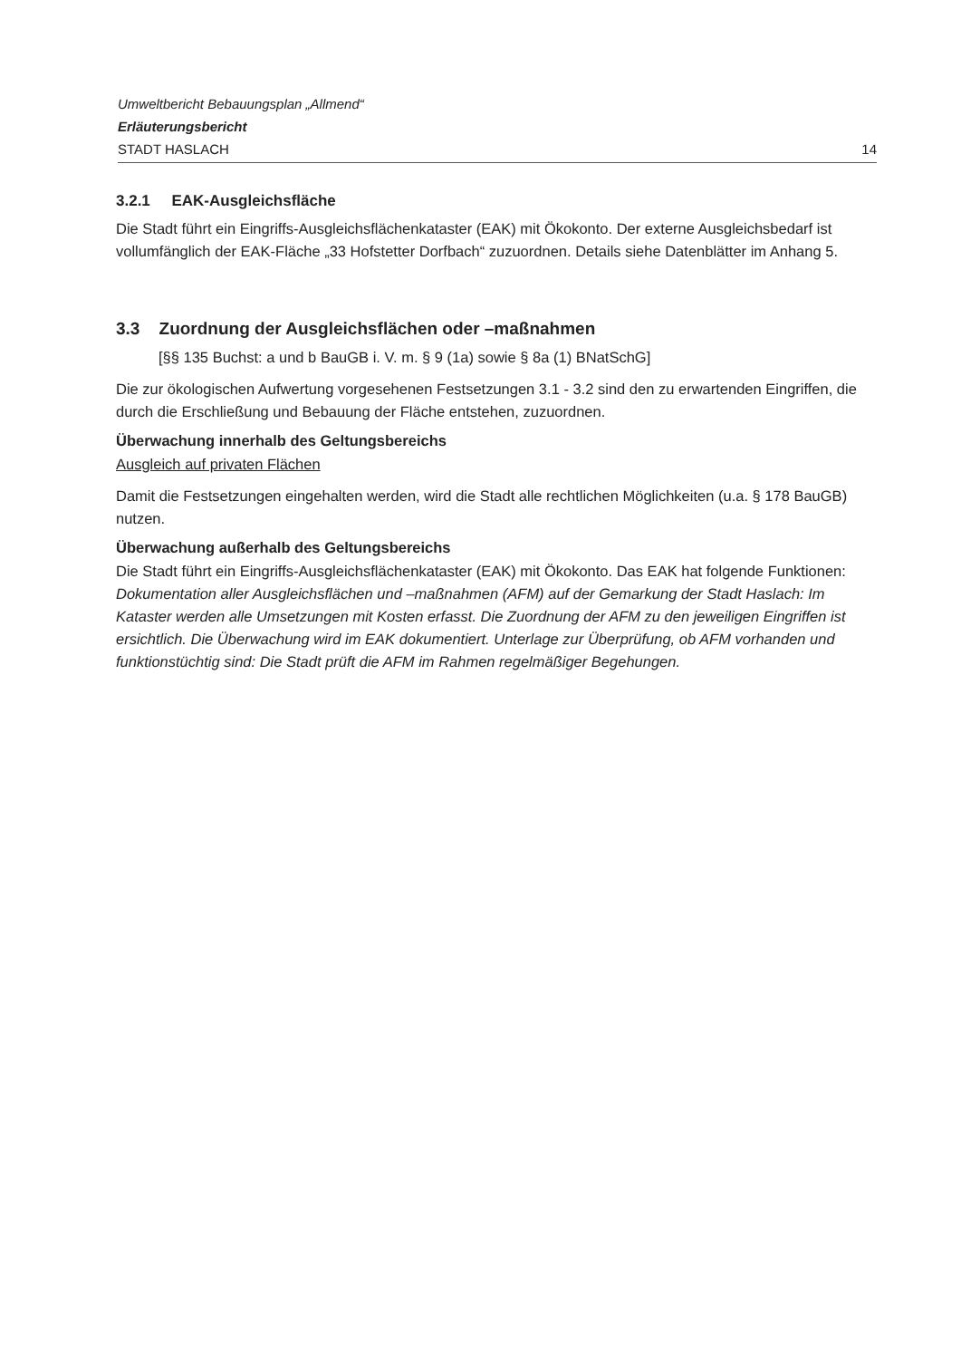Umweltbericht Bebauungsplan „Allmend“
Erläuterungsbericht
STADT HASLACH 14
3.2.1 EAK-Ausgleichsfläche
Die Stadt führt ein Eingriffs-Ausgleichsflächenkataster (EAK) mit Ökokonto. Der externe Ausgleichsbedarf ist vollumfänglich der EAK-Fläche „33 Hofstetter Dorfbach“ zuzuordnen. Details siehe Datenblätter im Anhang 5.
3.3 Zuordnung der Ausgleichsflächen oder –maßnahmen
[§§ 135 Buchst: a und b BauGB i. V. m. § 9 (1a) sowie § 8a (1) BNatSchG]
Die zur ökologischen Aufwertung vorgesehenen Festsetzungen 3.1 - 3.2 sind den zu erwartenden Eingriffen, die durch die Erschließung und Bebauung der Fläche entstehen, zuzuordnen.
Überwachung innerhalb des Geltungsbereichs
Ausgleich auf privaten Flächen
Damit die Festsetzungen eingehalten werden, wird die Stadt alle rechtlichen Möglichkeiten (u.a. § 178 BauGB) nutzen.
Überwachung außerhalb des Geltungsbereichs
Die Stadt führt ein Eingriffs-Ausgleichsflächenkataster (EAK) mit Ökokonto. Das EAK hat folgende Funktionen: Dokumentation aller Ausgleichsflächen und –maßnahmen (AFM) auf der Gemarkung der Stadt Haslach: Im Kataster werden alle Umsetzungen mit Kosten erfasst. Die Zuordnung der AFM zu den jeweiligen Eingriffen ist ersichtlich. Die Überwachung wird im EAK dokumentiert. Unterlage zur Überprüfung, ob AFM vorhanden und funktionstüchtig sind: Die Stadt prüft die AFM im Rahmen regelmäßiger Begehungen.